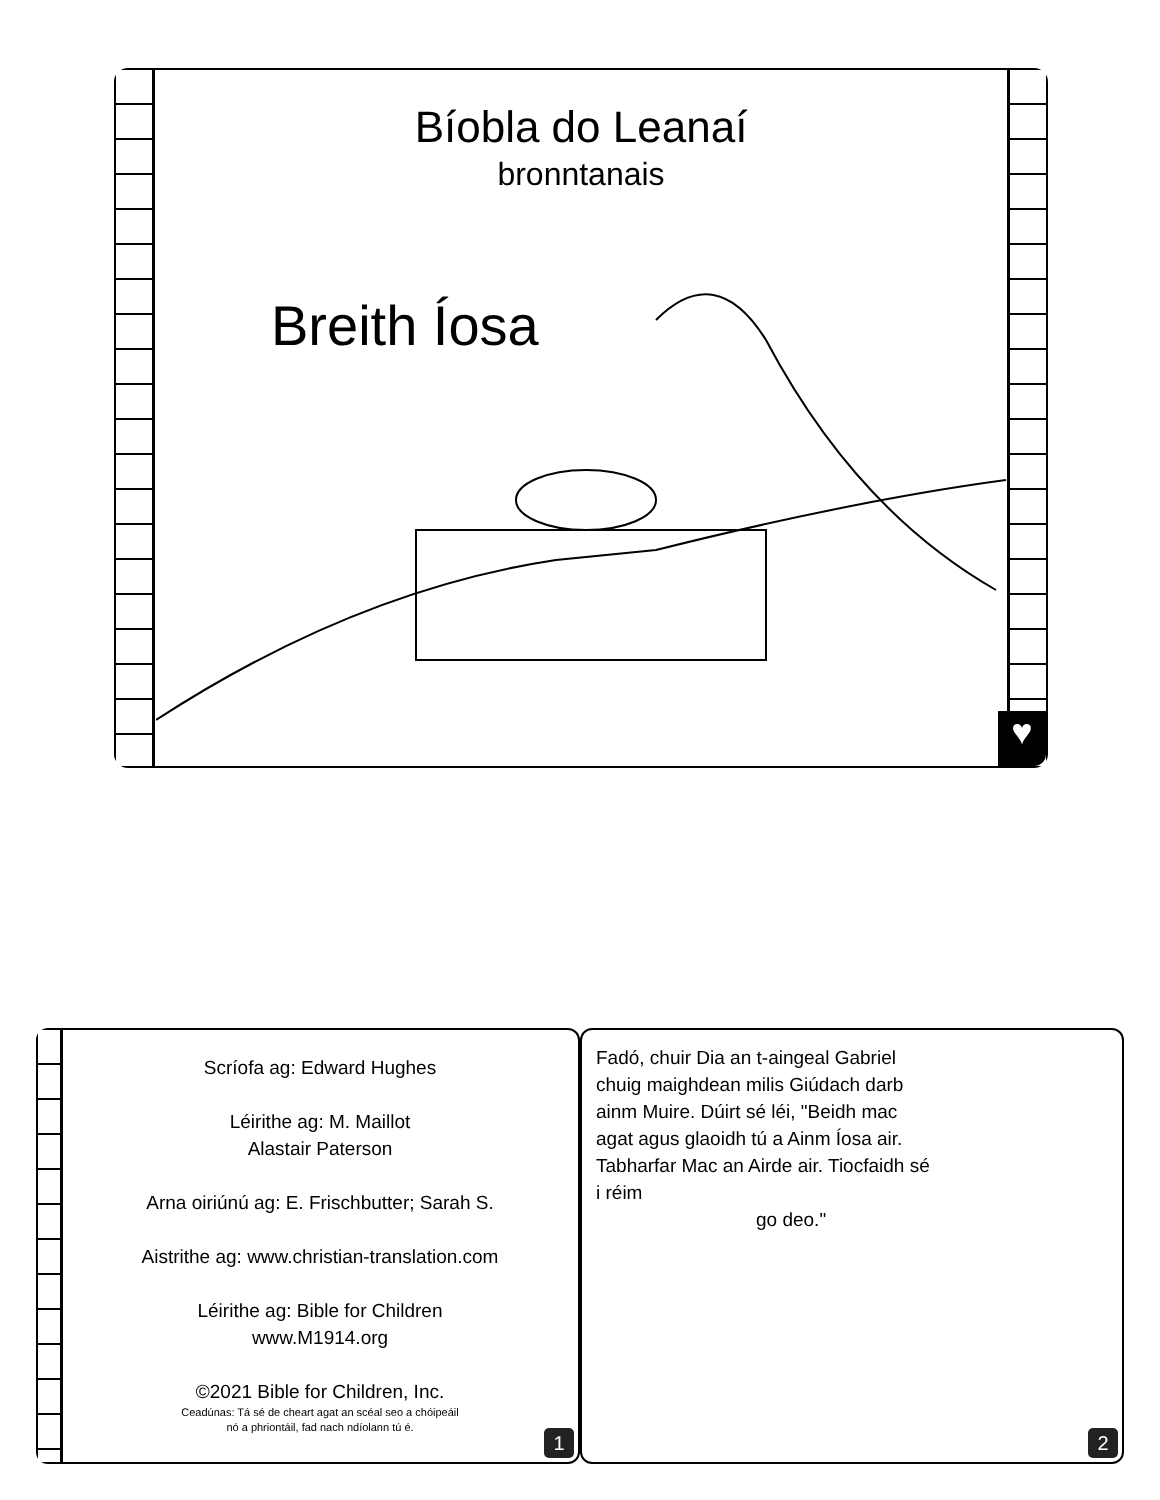Bíobla do Leanaí
bronntanais
Breith Íosa
♥
Scríofa ag: Edward Hughes
Léirithe ag: M. Maillot
Alastair Paterson
Arna oiriúnú ag: E. Frischbutter; Sarah S.
Aistrithe ag: www.christian-translation.com
Léirithe ag: Bible for Children
www.M1914.org
©2021 Bible for Children, Inc.
Ceadúnas: Tá sé de cheart agat an scéal seo a chóipeáil
nó a phriontáil, fad nach ndíolann tú é.
1
Fadó, chuir Dia an t-aingeal Gabriel chuig maighdean milis Giúdach darb ainm Muire. Dúirt sé léi, "Beidh mac agat agus glaoidh tú a Ainm Íosa air. Tabharfar Mac an Airde air. Tiocfaidh sé i réim
go deo."
2